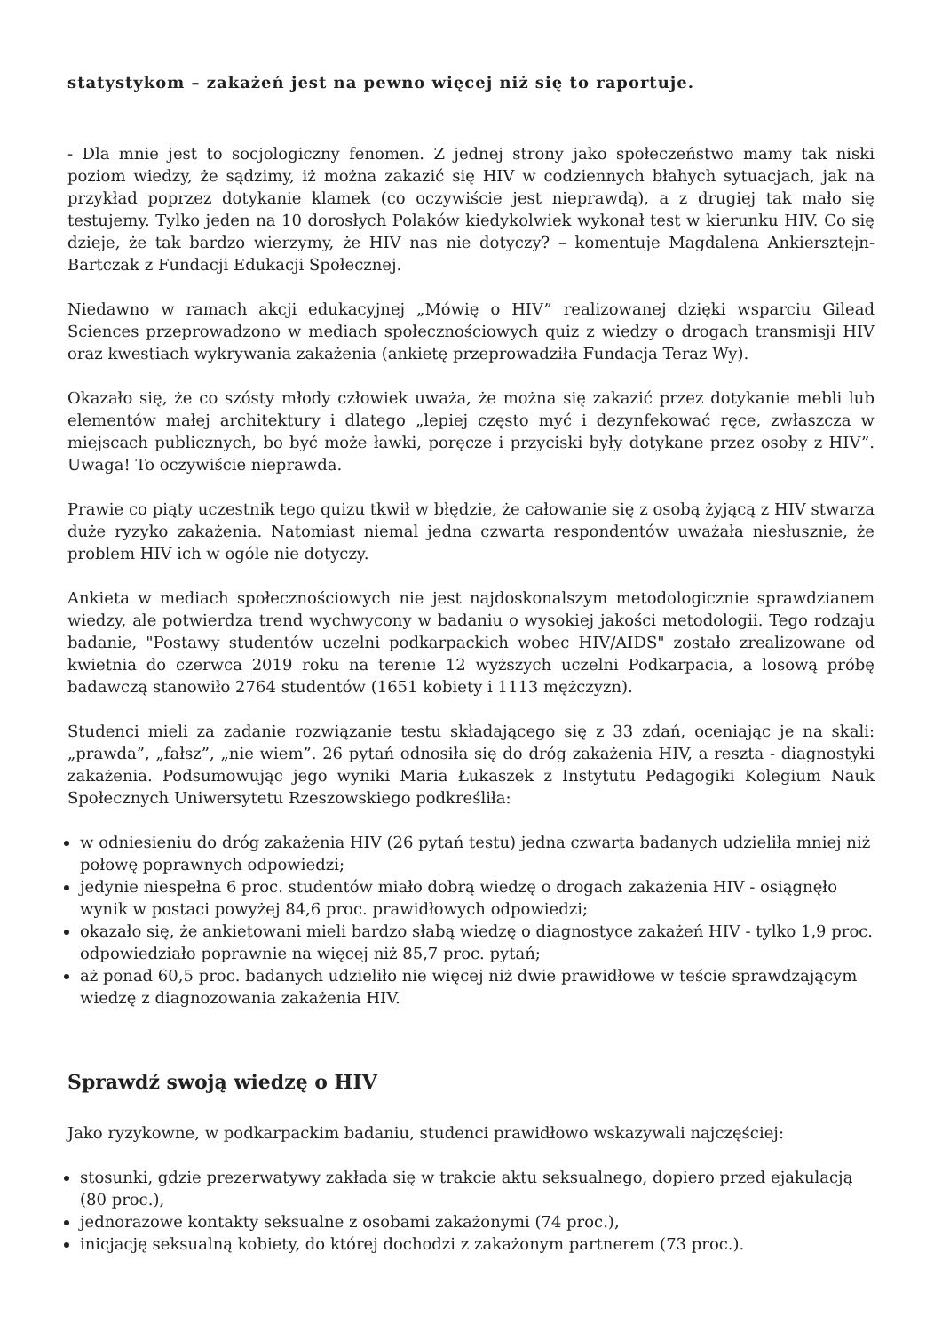statystykom – zakażeń jest na pewno więcej niż się to raportuje.
- Dla mnie jest to socjologiczny fenomen. Z jednej strony jako społeczeństwo mamy tak niski poziom wiedzy, że sądzimy, iż można zakazić się HIV w codziennych błahych sytuacjach, jak na przykład poprzez dotykanie klamek (co oczywiście jest nieprawdą), a z drugiej tak mało się testujemy. Tylko jeden na 10 dorosłych Polaków kiedykolwiek wykonał test w kierunku HIV. Co się dzieje, że tak bardzo wierzymy, że HIV nas nie dotyczy? – komentuje Magdalena Ankiersztejn-Bartczak z Fundacji Edukacji Społecznej.
Niedawno w ramach akcji edukacyjnej „Mówię o HIV” realizowanej dzięki wsparciu Gilead Sciences przeprowadzono w mediach społecznościowych quiz z wiedzy o drogach transmisji HIV oraz kwestiach wykrywania zakażenia (ankietę przeprowadziła Fundacja Teraz Wy).
Okazało się, że co szósty młody człowiek uważa, że można się zakazić przez dotykanie mebli lub elementów małej architektury i dlatego „lepiej często myć i dezynfekować ręce, zwłaszcza w miejscach publicznych, bo być może ławki, poręcze i przyciski były dotykane przez osoby z HIV”. Uwaga! To oczywiście nieprawda.
Prawie co piąty uczestnik tego quizu tkwił w błędzie, że całowanie się z osobą żyjącą z HIV stwarza duże ryzyko zakażenia. Natomiast niemal jedna czwarta respondentów uważała niesłusznie, że problem HIV ich w ogóle nie dotyczy.
Ankieta w mediach społecznościowych nie jest najdoskonalszym metodologicznie sprawdzianem wiedzy, ale potwierdza trend wychwycony w badaniu o wysokiej jakości metodologii. Tego rodzaju badanie, "Postawy studentów uczelni podkarpackich wobec HIV/AIDS" zostało zrealizowane od kwietnia do czerwca 2019 roku na terenie 12 wyższych uczelni Podkarpacia, a losową próbę badawczą stanowiło 2764 studentów (1651 kobiety i 1113 mężczyzn).
Studenci mieli za zadanie rozwiązanie testu składającego się z 33 zdań, oceniając je na skali: „prawda”, „fałsz”, „nie wiem”. 26 pytań odnosiła się do dróg zakażenia HIV, a reszta - diagnostyki zakażenia. Podsumowując jego wyniki Maria Łukaszek z Instytutu Pedagogiki Kolegium Nauk Społecznych Uniwersytetu Rzeszowskiego podkreśliła:
w odniesieniu do dróg zakażenia HIV (26 pytań testu) jedna czwarta badanych udzieliła mniej niż połowę poprawnych odpowiedzi;
jedynie niespełna 6 proc. studentów miało dobrą wiedzę o drogach zakażenia HIV - osiągnęło wynik w postaci powyżej 84,6 proc. prawidłowych odpowiedzi;
okazało się, że ankietowani mieli bardzo słabą wiedzę o diagnostyce zakażeń HIV - tylko 1,9 proc. odpowiedziało poprawnie na więcej niż 85,7 proc. pytań;
aż ponad 60,5 proc. badanych udzieliło nie więcej niż dwie prawidłowe w teście sprawdzającym wiedzę z diagnozowania zakażenia HIV.
Sprawdź swoją wiedzę o HIV
Jako ryzykowne, w podkarpackim badaniu, studenci prawidłowo wskazywali najczęściej:
stosunki, gdzie prezerwatywy zakłada się w trakcie aktu seksualnego, dopiero przed ejakulacją (80 proc.),
jednorazowe kontakty seksualne z osobami zakażonymi (74 proc.),
inicjację seksualną kobiety, do której dochodzi z zakażonym partnerem (73 proc.).